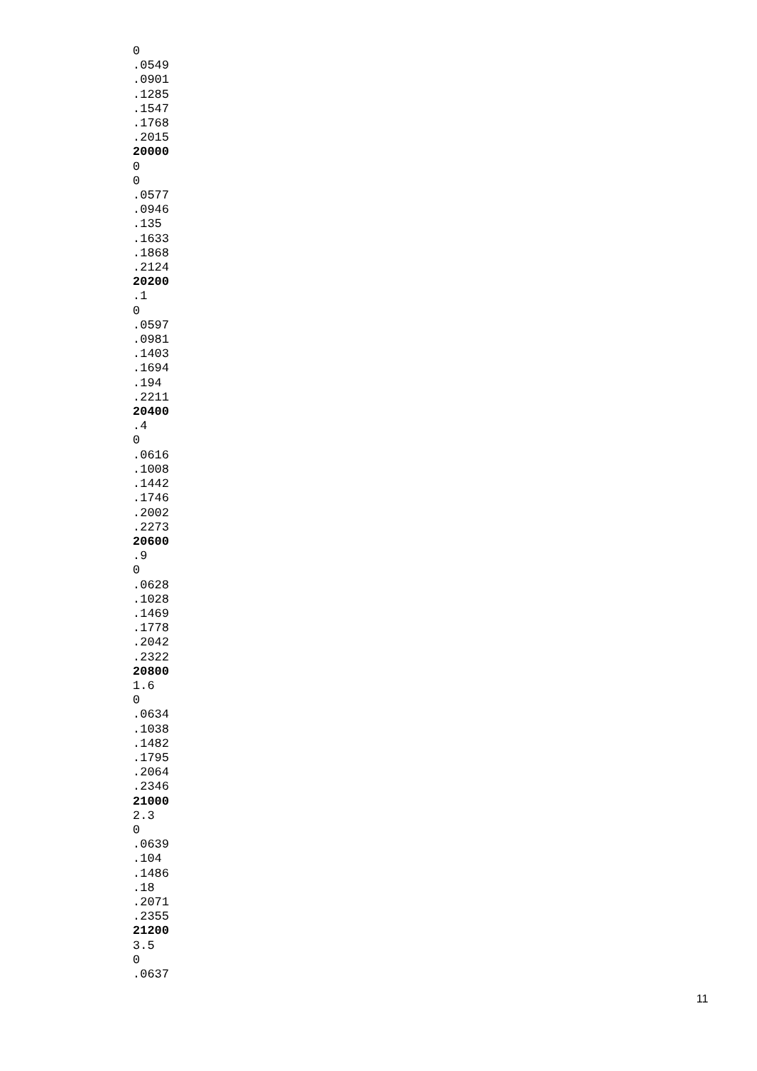0
.0549
.0901
.1285
.1547
.1768
.2015
20000
0
0
.0577
.0946
.135
.1633
.1868
.2124
20200
.1
0
.0597
.0981
.1403
.1694
.194
.2211
20400
.4
0
.0616
.1008
.1442
.1746
.2002
.2273
20600
.9
0
.0628
.1028
.1469
.1778
.2042
.2322
20800
1.6
0
.0634
.1038
.1482
.1795
.2064
.2346
21000
2.3
0
.0639
.104
.1486
.18
.2071
.2355
21200
3.5
0
.0637
11